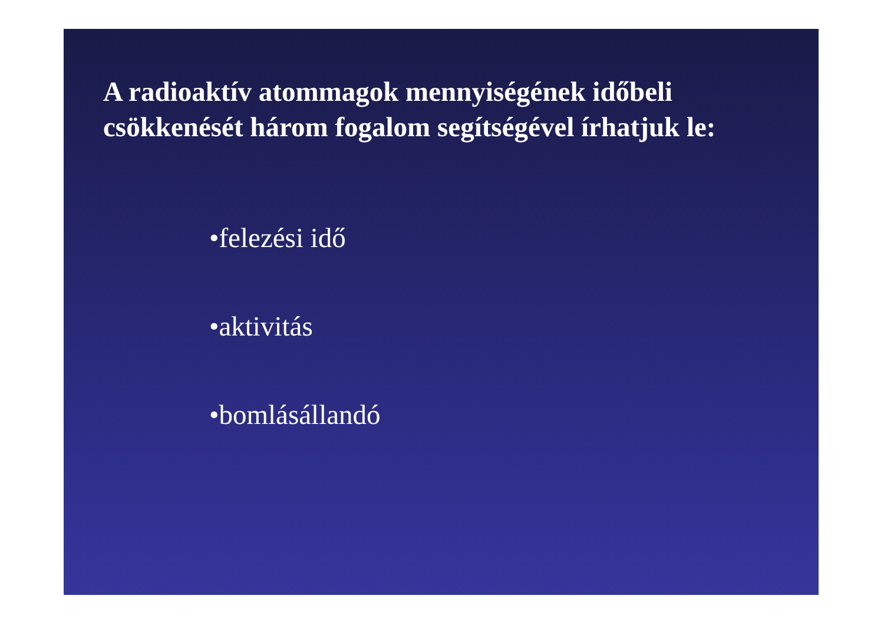A radioaktív atommagok mennyiségének időbeli
csökkenését három fogalom segítségével írhatjuk le:
•felezési idő
•aktivitás
•bomlásállandó